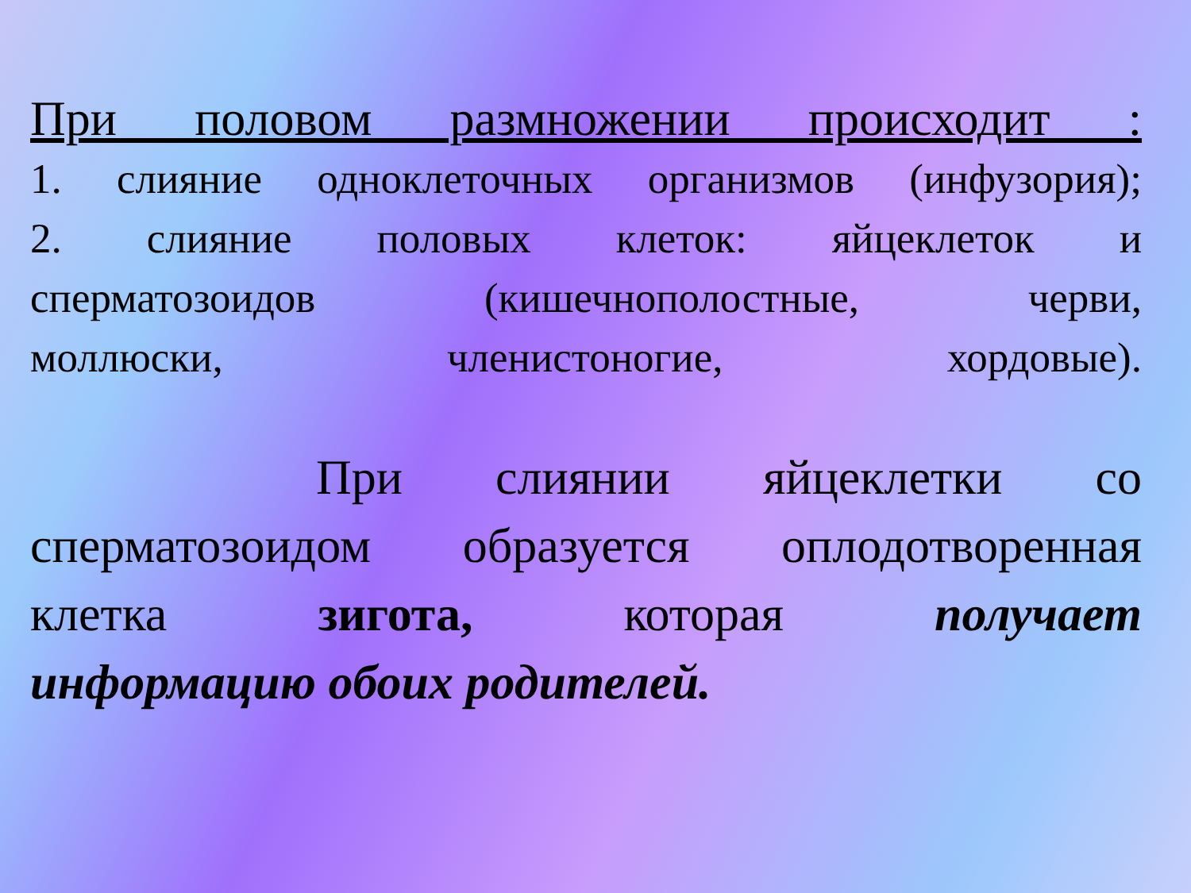При половом размножении происходит :
1. слияние одноклеточных организмов (инфузория);
2. слияние половых клеток: яйцеклеток и
сперматозоидов (кишечнополостные, черви,
моллюски, членистоногие, хордовые).
При слиянии яйцеклетки со
сперматозоидом образуется оплодотворенная
клетка зигота, которая получает
информацию обоих родителей.